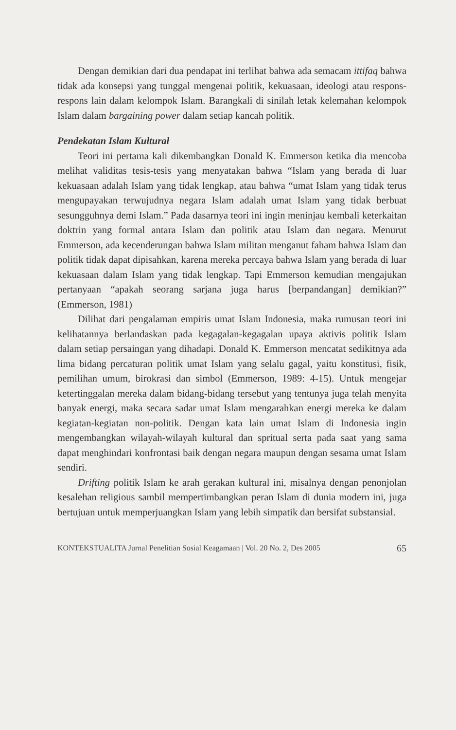Dengan demikian dari dua pendapat ini terlihat bahwa ada semacam ittifaq bahwa tidak ada konsepsi yang tunggal mengenai politik, kekuasaan, ideologi atau respons- respons lain dalam kelompok Islam. Barangkali di sinilah letak kelemahan kelompok Islam dalam bargaining power dalam setiap kancah politik.
Pendekatan Islam Kultural
Teori ini pertama kali dikembangkan Donald K. Emmerson ketika dia mencoba melihat validitas tesis-tesis yang menyatakan bahwa “Islam yang berada di luar kekuasaan adalah Islam yang tidak lengkap, atau bahwa “umat Islam yang tidak terus mengupayakan terwujudnya negara Islam adalah umat Islam yang tidak berbuat sesungguhnya demi Islam.” Pada dasarnya teori ini ingin meninjau kembali keterkaitan doktrin yang formal antara Islam dan politik atau Islam dan negara. Menurut Emmerson, ada kecenderungan bahwa Islam militan menganut faham bahwa Islam dan politik tidak dapat dipisahkan, karena mereka percaya bahwa Islam yang berada di luar kekuasaan dalam Islam yang tidak lengkap. Tapi Emmerson kemudian mengajukan pertanyaan “apakah seorang sarjana juga harus [berpandangan] demikian?” (Emmerson, 1981)
Dilihat dari pengalaman empiris umat Islam Indonesia, maka rumusan teori ini kelihatannya berlandaskan pada kegagalan-kegagalan upaya aktivis politik Islam dalam setiap persaingan yang dihadapi. Donald K. Emmerson mencatat sedikitnya ada lima bidang percaturan politik umat Islam yang selalu gagal, yaitu konstitusi, fisik, pemilihan umum, birokrasi dan simbol (Emmerson, 1989: 4-15). Untuk mengejar ketertinggalan mereka dalam bidang-bidang tersebut yang tentunya juga telah menyita banyak energi, maka secara sadar umat Islam mengarahkan energi mereka ke dalam kegiatan-kegiatan non-politik. Dengan kata lain umat Islam di Indonesia ingin mengembangkan wilayah-wilayah kultural dan spritual serta pada saat yang sama dapat menghindari konfrontasi baik dengan negara maupun dengan sesama umat Islam sendiri.
Drifting politik Islam ke arah gerakan kultural ini, misalnya dengan penonjolan kesalehan religious sambil mempertimbangkan peran Islam di dunia modern ini, juga bertujuan untuk memperjuangkan Islam yang lebih simpatik dan bersifat substansial.
KONTEKSTUALITA Jurnal Penelitian Sosial Keagamaan | Vol. 20 No. 2, Des 2005 65